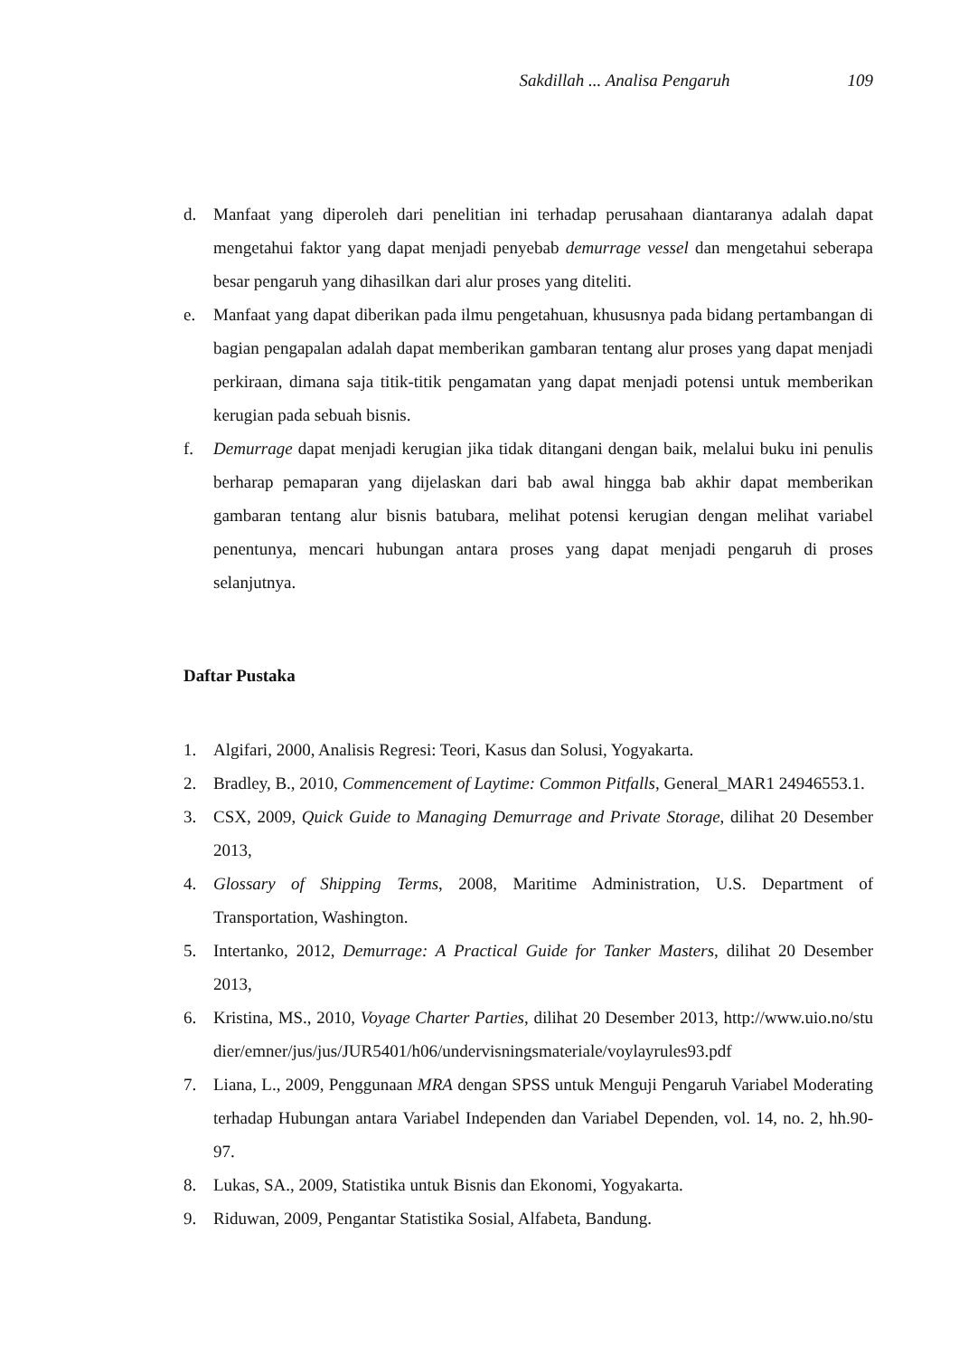Sakdillah ... Analisa Pengaruh 109
d. Manfaat yang diperoleh dari penelitian ini terhadap perusahaan diantaranya adalah dapat mengetahui faktor yang dapat menjadi penyebab demurrage vessel dan mengetahui seberapa besar pengaruh yang dihasilkan dari alur proses yang diteliti.
e. Manfaat yang dapat diberikan pada ilmu pengetahuan, khususnya pada bidang pertambangan di bagian pengapalan adalah dapat memberikan gambaran tentang alur proses yang dapat menjadi perkiraan, dimana saja titik-titik pengamatan yang dapat menjadi potensi untuk memberikan kerugian pada sebuah bisnis.
f. Demurrage dapat menjadi kerugian jika tidak ditangani dengan baik, melalui buku ini penulis berharap pemaparan yang dijelaskan dari bab awal hingga bab akhir dapat memberikan gambaran tentang alur bisnis batubara, melihat potensi kerugian dengan melihat variabel penentunya, mencari hubungan antara proses yang dapat menjadi pengaruh di proses selanjutnya.
Daftar Pustaka
1. Algifari, 2000, Analisis Regresi: Teori, Kasus dan Solusi, Yogyakarta.
2. Bradley, B., 2010, Commencement of Laytime: Common Pitfalls, General_MAR1 24946553.1.
3. CSX, 2009, Quick Guide to Managing Demurrage and Private Storage, dilihat 20 Desember 2013,
4. Glossary of Shipping Terms, 2008, Maritime Administration, U.S. Department of Transportation, Washington.
5. Intertanko, 2012, Demurrage: A Practical Guide for Tanker Masters, dilihat 20 Desember 2013,
6. Kristina, MS., 2010, Voyage Charter Parties, dilihat 20 Desember 2013, http://www.uio.no/studier/emner/jus/jus/JUR5401/h06/undervisningsmateriale/voylayrules93.pdf
7. Liana, L., 2009, Penggunaan MRA dengan SPSS untuk Menguji Pengaruh Variabel Moderating terhadap Hubungan antara Variabel Independen dan Variabel Dependen, vol. 14, no. 2, hh.90-97.
8. Lukas, SA., 2009, Statistika untuk Bisnis dan Ekonomi, Yogyakarta.
9. Riduwan, 2009, Pengantar Statistika Sosial, Alfabeta, Bandung.